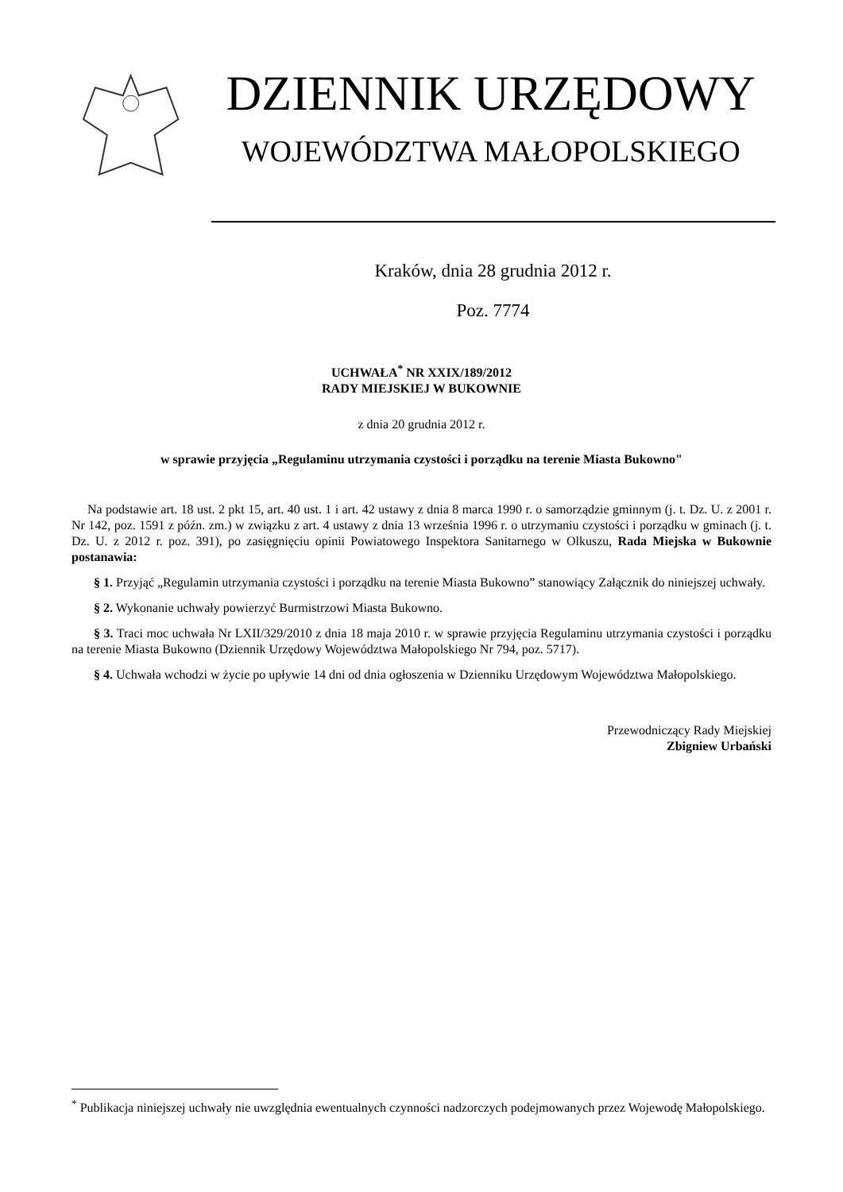DZIENNIK URZĘDOWY
WOJEWÓDZTWA MAŁOPOLSKIEGO
Kraków, dnia 28 grudnia 2012 r.
Poz. 7774
UCHWAŁA<sup>*</sup> NR XXIX/189/2012
RADY MIEJSKIEJ W BUKOWNIE
z dnia 20 grudnia 2012 r.
w sprawie przyjęcia „Regulaminu utrzymania czystości i porządku na terenie Miasta Bukowno"
Na podstawie art. 18 ust. 2 pkt 15, art. 40 ust. 1 i art. 42 ustawy z dnia 8 marca 1990 r. o samorządzie gminnym (j. t. Dz. U. z 2001 r. Nr 142, poz. 1591 z późn. zm.) w związku z art. 4 ustawy z dnia 13 września 1996 r. o utrzymaniu czystości i porządku w gminach (j. t. Dz. U. z 2012 r. poz. 391), po zasięgnięciu opinii Powiatowego Inspektora Sanitarnego w Olkuszu, Rada Miejska w Bukownie postanawia:
§ 1. Przyjąć „Regulamin utrzymania czystości i porządku na terenie Miasta Bukowno” stanowiący Załącznik do niniejszej uchwały.
§ 2. Wykonanie uchwały powierzyć Burmistrzowi Miasta Bukowno.
§ 3. Traci moc uchwała Nr LXII/329/2010 z dnia 18 maja 2010 r. w sprawie przyjęcia Regulaminu utrzymania czystości i porządku na terenie Miasta Bukowno (Dziennik Urzędowy Województwa Małopolskiego Nr 794, poz. 5717).
§ 4. Uchwała wchodzi w życie po upływie 14 dni od dnia ogłoszenia w Dzienniku Urzędowym Województwa Małopolskiego.
Przewodniczący Rady Miejskiej
Zbigniew Urbański
<sup>*</sup> Publikacja niniejszej uchwały nie uwzględnia ewentualnych czynności nadzorczych podejmowanych przez Wojewodę Małopolskiego.